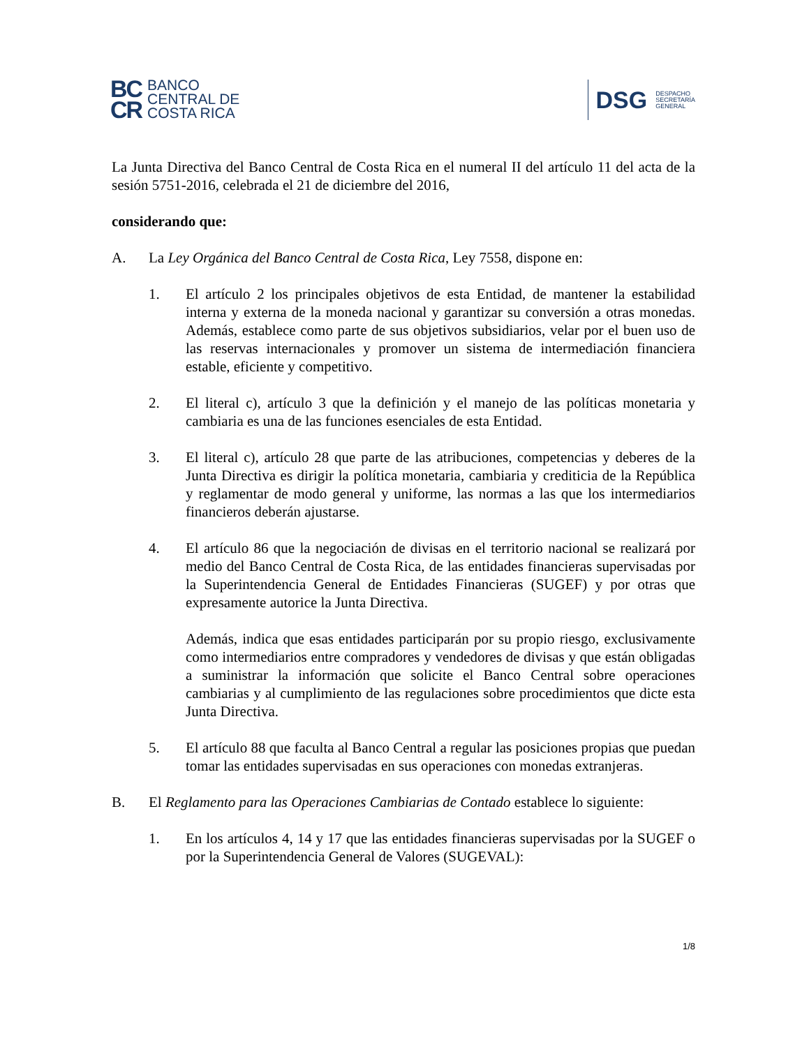BC
CR
BANCO
CENTRAL DE
COSTA RICA
DSG DESPACHO
SECRETARÍA
GENERAL
La Junta Directiva del Banco Central de Costa Rica en el numeral II del artículo 11 del acta de la sesión 5751-2016, celebrada el 21 de diciembre del 2016,
considerando que:
A. La Ley Orgánica del Banco Central de Costa Rica, Ley 7558, dispone en:
1. El artículo 2 los principales objetivos de esta Entidad, de mantener la estabilidad interna y externa de la moneda nacional y garantizar su conversión a otras monedas. Además, establece como parte de sus objetivos subsidiarios, velar por el buen uso de las reservas internacionales y promover un sistema de intermediación financiera estable, eficiente y competitivo.
2. El literal c), artículo 3 que la definición y el manejo de las políticas monetaria y cambiaria es una de las funciones esenciales de esta Entidad.
3. El literal c), artículo 28 que parte de las atribuciones, competencias y deberes de la Junta Directiva es dirigir la política monetaria, cambiaria y crediticia de la República y reglamentar de modo general y uniforme, las normas a las que los intermediarios financieros deberán ajustarse.
4. El artículo 86 que la negociación de divisas en el territorio nacional se realizará por medio del Banco Central de Costa Rica, de las entidades financieras supervisadas por la Superintendencia General de Entidades Financieras (SUGEF) y por otras que expresamente autorice la Junta Directiva.
Además, indica que esas entidades participarán por su propio riesgo, exclusivamente como intermediarios entre compradores y vendedores de divisas y que están obligadas a suministrar la información que solicite el Banco Central sobre operaciones cambiarias y al cumplimiento de las regulaciones sobre procedimientos que dicte esta Junta Directiva.
5. El artículo 88 que faculta al Banco Central a regular las posiciones propias que puedan tomar las entidades supervisadas en sus operaciones con monedas extranjeras.
B. El Reglamento para las Operaciones Cambiarias de Contado establece lo siguiente:
1. En los artículos 4, 14 y 17 que las entidades financieras supervisadas por la SUGEF o por la Superintendencia General de Valores (SUGEVAL):
1/8